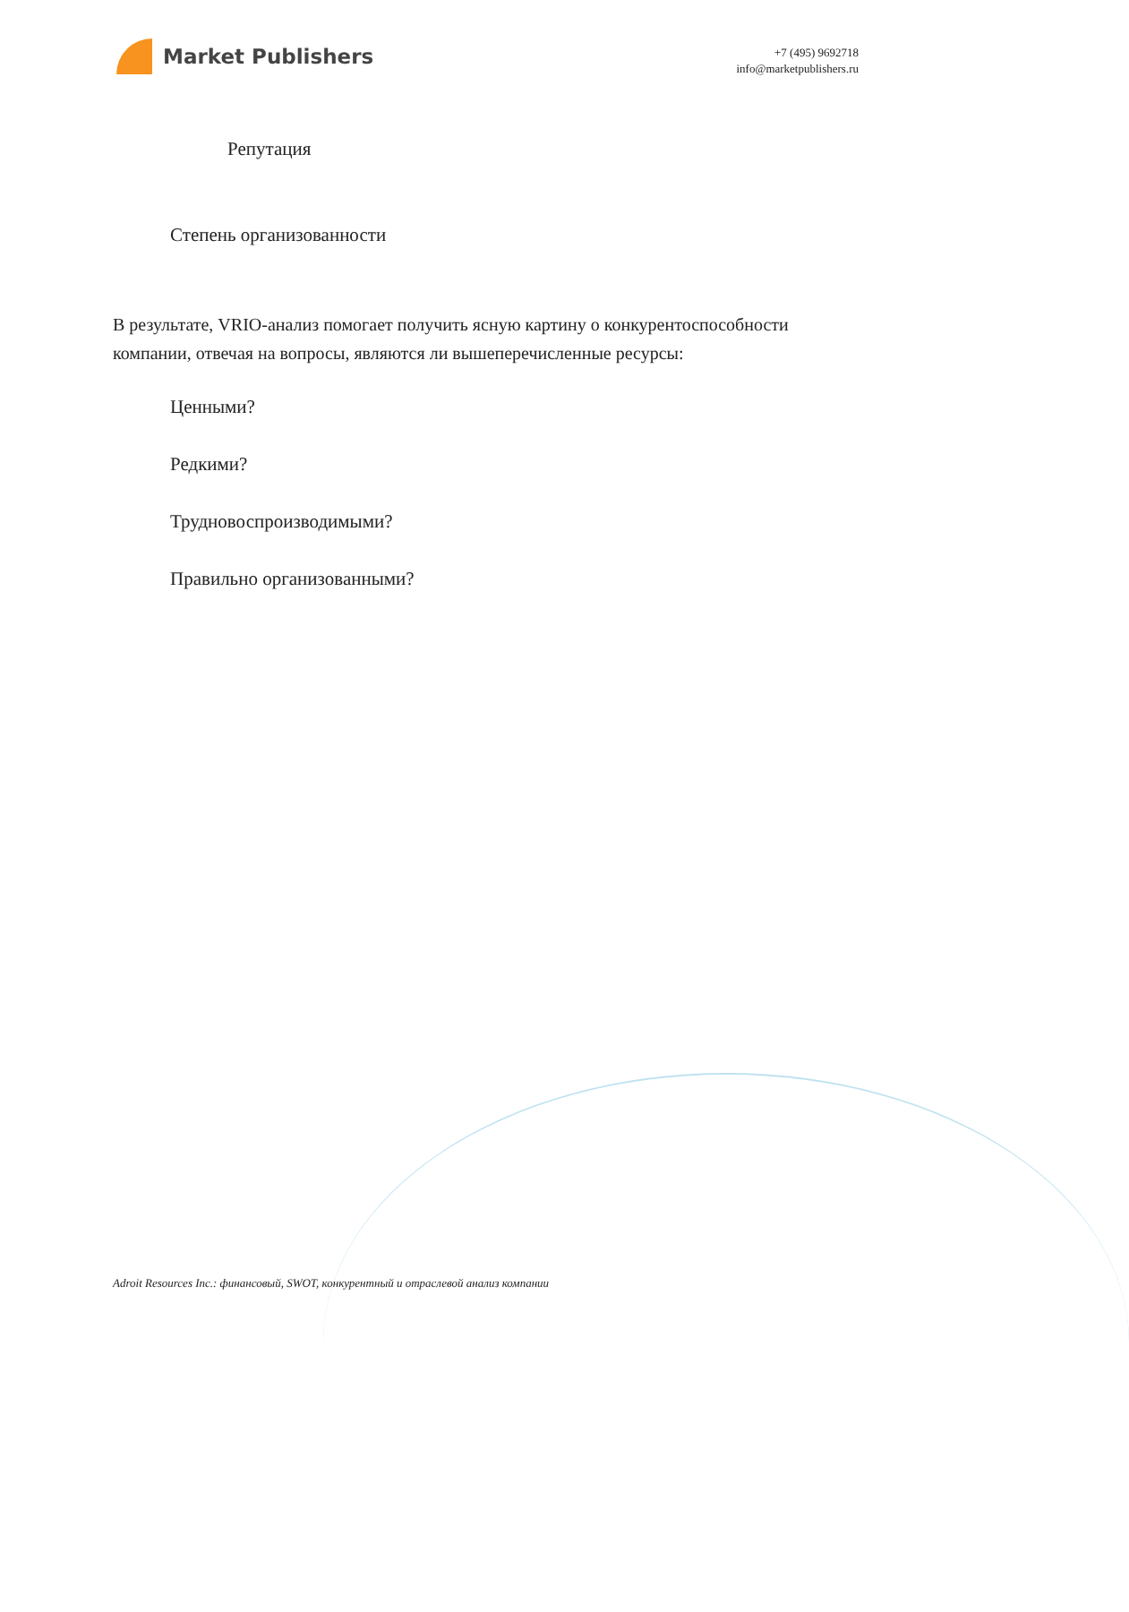Market Publishers
+7 (495) 9692718
info@marketpublishers.ru
Репутация
Степень организованности
В результате, VRIO-анализ помогает получить ясную картину о конкурентоспособности компании, отвечая на вопросы, являются ли вышеперечисленные ресурсы:
Ценными?
Редкими?
Трудновоспроизводимыми?
Правильно организованными?
Adroit Resources Inc.: финансовый, SWOT, конкурентный и отраслевой анализ компании